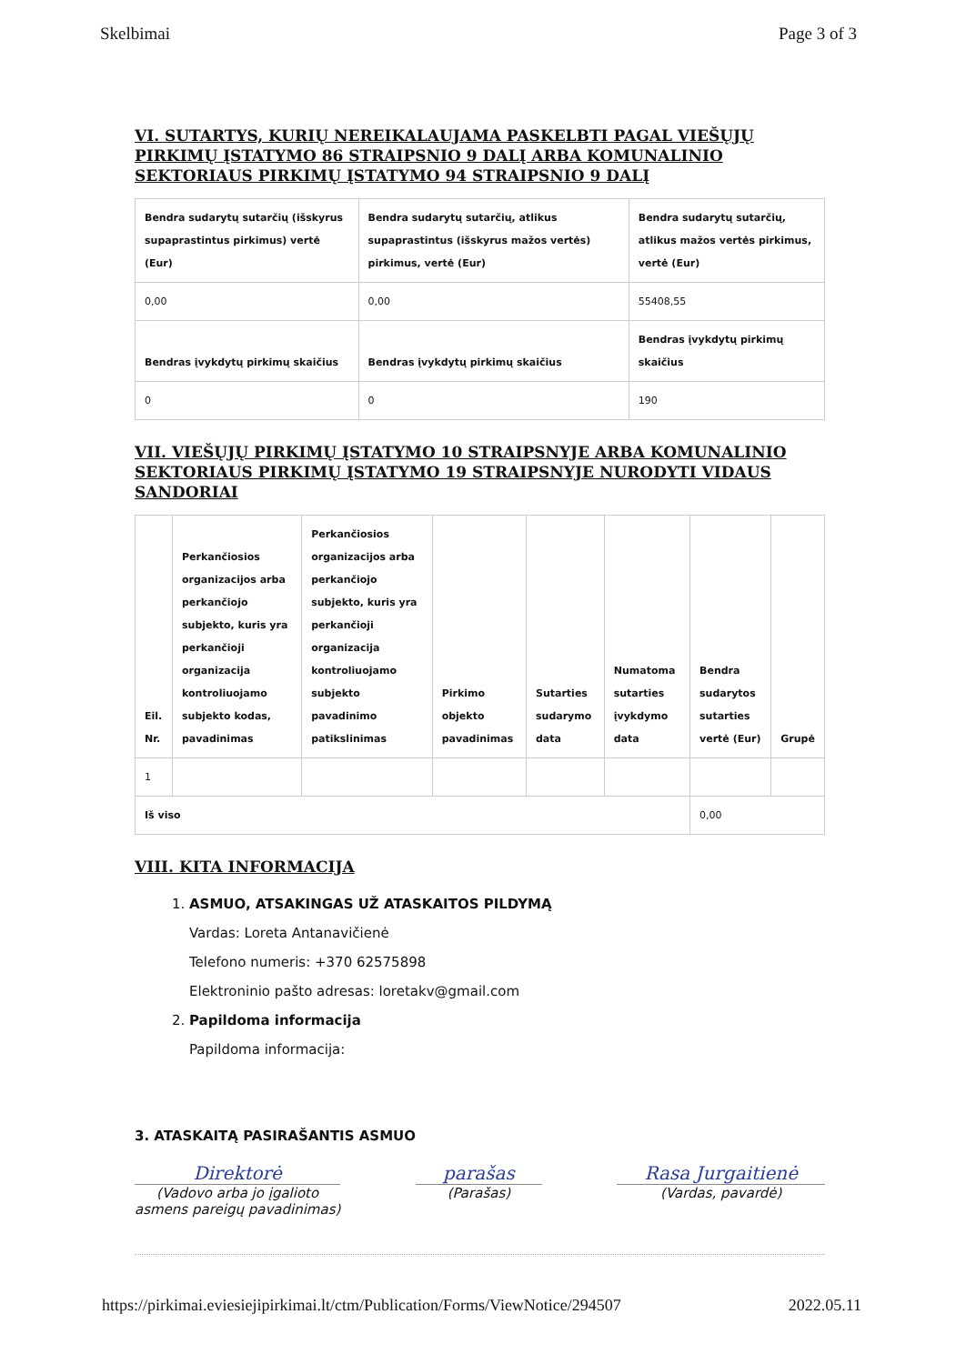Skelbimai Page 3 of 3
VI. SUTARTYS, KURIŲ NEREIKALAUJAMA PASKELBTI PAGAL VIEŠŲJŲ PIRKIMŲ ĮSTATYMO 86 STRAIPSNIO 9 DALĮ ARBA KOMUNALINIO SEKTORIAUS PIRKIMŲ ĮSTATYMO 94 STRAIPSNIO 9 DALĮ
| Bendra sudarytų sutarčių (išskyrus supaprastintus pirkimus) vertė (Eur) | Bendra sudarytų sutarčių, atlikus supaprastintus (išskyrus mažos vertės) pirkimus, vertė (Eur) | Bendra sudarytų sutarčių, atlikus mažos vertės pirkimus, vertė (Eur) |
| --- | --- | --- |
| 0,00 | 0,00 | 55408,55 |
| Bendras įvykdytų pirkimų skaičius | Bendras įvykdytų pirkimų skaičius | Bendras įvykdytų pirkimų skaičius |
| 0 | 0 | 190 |
VII. VIEŠŲJŲ PIRKIMŲ ĮSTATYMO 10 STRAIPSNYJE ARBA KOMUNALINIO SEKTORIAUS PIRKIMŲ ĮSTATYMO 19 STRAIPSNYJE NURODYTI VIDAUS SANDORIAI
| Eil. Nr. | Perkančiosios organizacijos arba perkančiojo subjekto, kuris yra perkančioji organizacija kontroliuojamo subjekto kodas, pavadinimas | Perkančiosios organizacijos arba perkančiojo subjekto, kuris yra perkančioji organizacija kontroliuojamo subjekto pavadinimo patikslinimas | Pirkimo objekto pavadinimas | Sutarties sudarymo data | Numatoma sutarties įvykdymo data | Bendra sudarytos sutarties vertė (Eur) | Grupė |
| --- | --- | --- | --- | --- | --- | --- | --- |
| 1 | | | | | | | |
| Iš viso | | | | | | 0,00 | |
VIII. KITA INFORMACIJA
1. ASMUO, ATSAKINGAS UŽ ATASKAITOS PILDYMĄ
Vardas: Loreta Antanavičienė
Telefono numeris: +370 62575898
Elektroninio pašto adresas: loretakv@gmail.com
2. Papildoma informacija
Papildoma informacija:
3. ATASKAITĄ PASIRAŠANTIS ASMUO
Direktorė
(Vadovo arba jo įgalioto
asmens pareigų pavadinimas)
parašas
(Parašas)
Rasa Jurgaitienė
(Vardas, pavardė)
https://pirkimai.eviesiejipirkimai.lt/ctm/Publication/Forms/ViewNotice/294507 2022.05.11